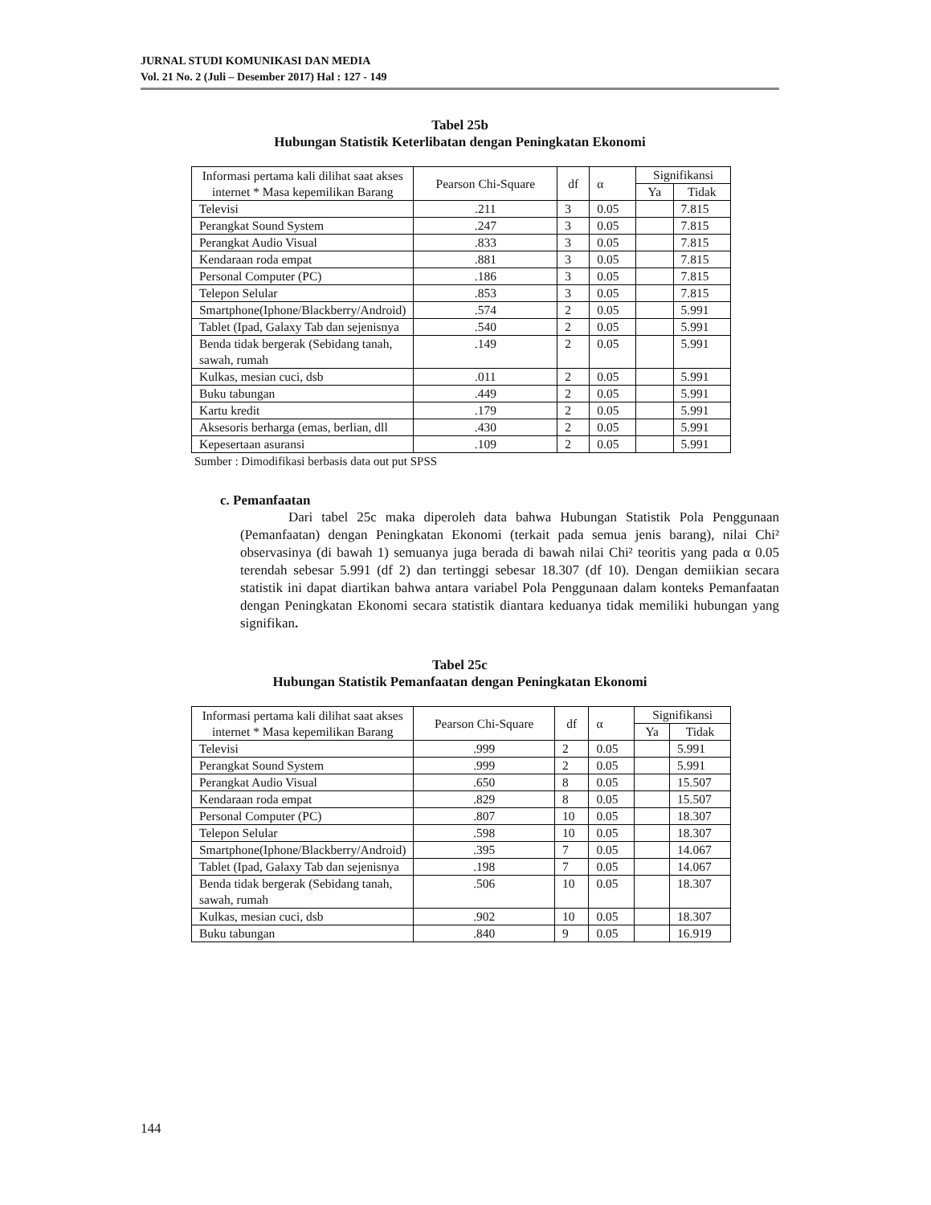JURNAL STUDI KOMUNIKASI DAN MEDIA
Vol. 21 No. 2 (Juli – Desember 2017) Hal : 127 - 149
Tabel 25b
Hubungan Statistik Keterlibatan dengan Peningkatan Ekonomi
| Informasi pertama kali dilihat saat akses internet * Masa kepemilikan Barang | Pearson Chi-Square | df | α | Signifikansi | |
| --- | --- | --- | --- | --- | --- |
| | | | | Ya | Tidak |
| Televisi | .211 | 3 | 0.05 | | 7.815 |
| Perangkat Sound System | .247 | 3 | 0.05 | | 7.815 |
| Perangkat Audio Visual | .833 | 3 | 0.05 | | 7.815 |
| Kendaraan roda empat | .881 | 3 | 0.05 | | 7.815 |
| Personal Computer (PC) | .186 | 3 | 0.05 | | 7.815 |
| Telepon Selular | .853 | 3 | 0.05 | | 7.815 |
| Smartphone(Iphone/Blackberry/Android) | .574 | 2 | 0.05 | | 5.991 |
| Tablet (Ipad, Galaxy Tab dan sejenisnya | .540 | 2 | 0.05 | | 5.991 |
| Benda tidak bergerak (Sebidang tanah, sawah, rumah | .149 | 2 | 0.05 | | 5.991 |
| Kulkas, mesian cuci, dsb | .011 | 2 | 0.05 | | 5.991 |
| Buku tabungan | .449 | 2 | 0.05 | | 5.991 |
| Kartu kredit | .179 | 2 | 0.05 | | 5.991 |
| Aksesoris berharga (emas, berlian, dll | .430 | 2 | 0.05 | | 5.991 |
| Kepesertaan asuransi | .109 | 2 | 0.05 | | 5.991 |
Sumber : Dimodifikasi berbasis data out put SPSS
c. Pemanfaatan
Dari tabel 25c maka diperoleh data bahwa Hubungan Statistik Pola Penggunaan (Pemanfaatan) dengan Peningkatan Ekonomi (terkait pada semua jenis barang), nilai Chi² observasinya (di bawah 1) semuanya juga berada di bawah nilai Chi² teoritis yang pada α 0.05 terendah sebesar 5.991 (df 2) dan tertinggi sebesar 18.307 (df 10). Dengan demiikian secara statistik ini dapat diartikan bahwa antara variabel Pola Penggunaan dalam konteks Pemanfaatan dengan Peningkatan Ekonomi secara statistik diantara keduanya tidak memiliki hubungan yang signifikan.
Tabel 25c
Hubungan Statistik Pemanfaatan dengan Peningkatan Ekonomi
| Informasi pertama kali dilihat saat akses internet * Masa kepemilikan Barang | Pearson Chi-Square | df | α | Signifikansi | |
| --- | --- | --- | --- | --- | --- |
| | | | | Ya | Tidak |
| Televisi | .999 | 2 | 0.05 | | 5.991 |
| Perangkat Sound System | .999 | 2 | 0.05 | | 5.991 |
| Perangkat Audio Visual | .650 | 8 | 0.05 | | 15.507 |
| Kendaraan roda empat | .829 | 8 | 0.05 | | 15.507 |
| Personal Computer (PC) | .807 | 10 | 0.05 | | 18.307 |
| Telepon Selular | .598 | 10 | 0.05 | | 18.307 |
| Smartphone(Iphone/Blackberry/Android) | .395 | 7 | 0.05 | | 14.067 |
| Tablet (Ipad, Galaxy Tab dan sejenisnya | .198 | 7 | 0.05 | | 14.067 |
| Benda tidak bergerak (Sebidang tanah, sawah, rumah | .506 | 10 | 0.05 | | 18.307 |
| Kulkas, mesian cuci, dsb | .902 | 10 | 0.05 | | 18.307 |
| Buku tabungan | .840 | 9 | 0.05 | | 16.919 |
144